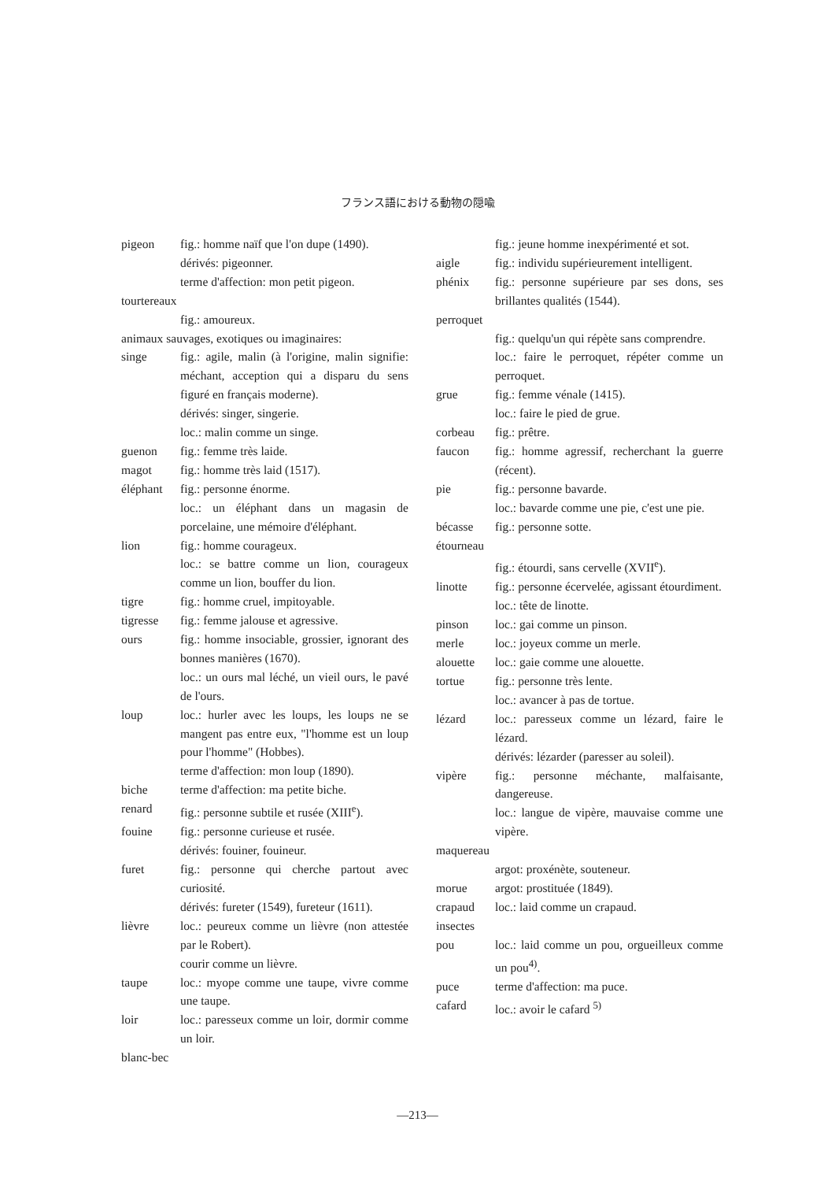フランス語における動物の隠喩
pigeon fig.: homme naïf que l'on dupe (1490).
dérivés: pigeonner.
terme d'affection: mon petit pigeon.
tourtereaux
fig.: amoureux.
animaux sauvages, exotiques ou imaginaires:
singe fig.: agile, malin (à l'origine, malin signifie: méchant, acception qui a disparu du sens figuré en français moderne).
dérivés: singer, singerie.
loc.: malin comme un singe.
guenon fig.: femme très laide.
magot fig.: homme très laid (1517).
éléphant fig.: personne énorme.
loc.: un éléphant dans un magasin de porcelaine, une mémoire d'éléphant.
lion fig.: homme courageux.
loc.: se battre comme un lion, courageux comme un lion, bouffer du lion.
tigre fig.: homme cruel, impitoyable.
tigresse fig.: femme jalouse et agressive.
ours fig.: homme insociable, grossier, ignorant des bonnes manières (1670).
loc.: un ours mal léché, un vieil ours, le pavé de l'ours.
loup loc.: hurler avec les loups, les loups ne se mangent pas entre eux, "l'homme est un loup pour l'homme" (Hobbes).
terme d'affection: mon loup (1890).
biche terme d'affection: ma petite biche.
renard fig.: personne subtile et rusée (XIII<sup>e</sup>).
fouine fig.: personne curieuse et rusée.
dérivés: fouiner, fouineur.
furet fig.: personne qui cherche partout avec curiosité.
dérivés: fureter (1549), fureteur (1611).
lièvre loc.: peureux comme un lièvre (non attestée par le Robert).
courir comme un lièvre.
taupe loc.: myope comme une taupe, vivre comme une taupe.
loir loc.: paresseux comme un loir, dormir comme un loir.
blanc-bec
fig.: jeune homme inexpérimenté et sot.
aigle fig.: individu supérieurement intelligent.
phénix fig.: personne supérieure par ses dons, ses brillantes qualités (1544).
perroquet
fig.: quelqu'un qui répète sans comprendre.
loc.: faire le perroquet, répéter comme un perroquet.
grue fig.: femme vénale (1415).
loc.: faire le pied de grue.
corbeau fig.: prêtre.
faucon fig.: homme agressif, recherchant la guerre (récent).
pie fig.: personne bavarde.
loc.: bavarde comme une pie, c'est une pie.
bécasse fig.: personne sotte.
étourneau
fig.: étourdi, sans cervelle (XVII<sup>e</sup>).
linotte fig.: personne écervelée, agissant étourdiment.
loc.: tête de linotte.
pinson loc.: gai comme un pinson.
merle loc.: joyeux comme un merle.
alouette loc.: gaie comme une alouette.
tortue fig.: personne très lente.
loc.: avancer à pas de tortue.
lézard loc.: paresseux comme un lézard, faire le lézard.
dérivés: lézarder (paresser au soleil).
vipère fig.: personne méchante, malfaisante, dangereuse.
loc.: langue de vipère, mauvaise comme une vipère.
maquereau
argot: proxénète, souteneur.
morue argot: prostituée (1849).
crapaud loc.: laid comme un crapaud.
insectes
pou loc.: laid comme un pou, orgueilleux comme un pou<sup>4)</sup>.
puce terme d'affection: ma puce.
cafard loc.: avoir le cafard <sup>5)</sup>
—213—